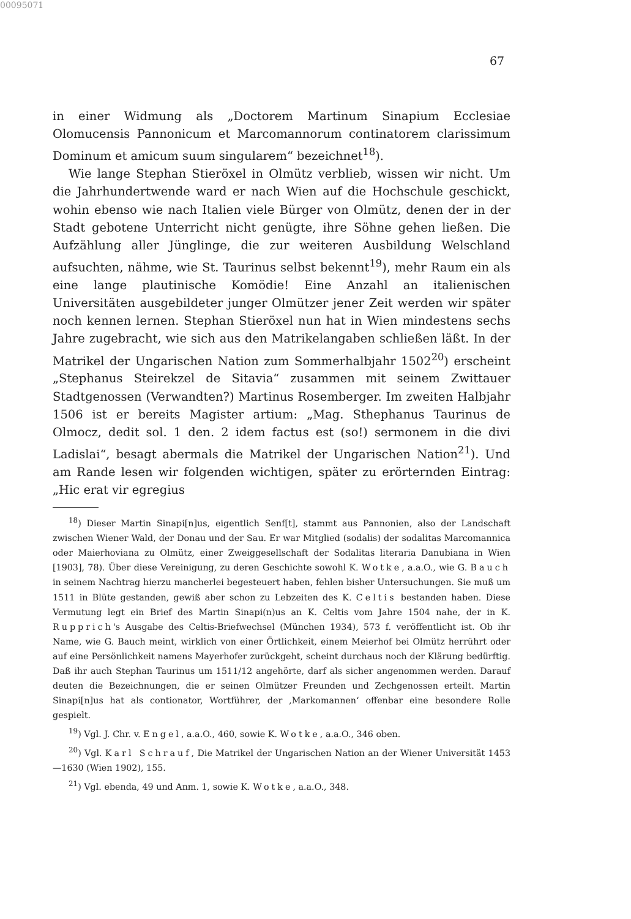00095071
67
in einer Widmung als „Doctorem Martinum Sinapium Ecclesiae Olomucensis Pannonicum et Marcomannorum continatorem clarissimum Dominum et amicum suum singularem“ bezeichnet<sup>18</sup>).
Wie lange Stephan Stieröxel in Olmütz verblieb, wissen wir nicht. Um die Jahrhundertwende ward er nach Wien auf die Hochschule geschickt, wohin ebenso wie nach Italien viele Bürger von Olmütz, denen der in der Stadt gebotene Unterricht nicht genügte, ihre Söhne gehen ließen. Die Aufzählung aller Jünglinge, die zur weiteren Ausbildung Welschland aufsuchten, nähme, wie St. Taurinus selbst bekennt<sup>19</sup>), mehr Raum ein als eine lange plautinische Komödie! Eine Anzahl an italienischen Universitäten ausgebildeter junger Olmützer jener Zeit werden wir später noch kennen lernen. Stephan Stieröxel nun hat in Wien mindestens sechs Jahre zugebracht, wie sich aus den Matrikelangaben schließen läßt. In der Matrikel der Ungarischen Nation zum Sommerhalbjahr 1502<sup>20</sup>) erscheint „Stephanus Steirekzel de Sitavia“ zusammen mit seinem Zwittauer Stadtgenossen (Verwandten?) Martinus Rosemberger. Im zweiten Halbjahr 1506 ist er bereits Magister artium: „Mag. Sthephanus Taurinus de Olmocz, dedit sol. 1 den. 2 idem factus est (so!) sermonem in die divi Ladislai“, besagt abermals die Matrikel der Ungarischen Nation<sup>21</sup>). Und am Rande lesen wir folgenden wichtigen, später zu erörternden Eintrag: „Hic erat vir egregius
<sup>18</sup>) Dieser Martin Sinapi[n]us, eigentlich Senf[t], stammt aus Pannonien, also der Landschaft zwischen Wiener Wald, der Donau und der Sau. Er war Mitglied (sodalis) der sodalitas Marcomannica oder Maierhoviana zu Olmütz, einer Zweiggesellschaft der Sodalitas literaria Danubiana in Wien [1903], 78). Über diese Vereinigung, zu deren Geschichte sowohl K. Wotke, a.a.O., wie G. Bauch in seinem Nachtrag hierzu mancherlei begesteuert haben, fehlen bisher Untersuchungen. Sie muß um 1511 in Blüte gestanden, gewiß aber schon zu Lebzeiten des K. Celtis bestanden haben. Diese Vermutung legt ein Brief des Martin Sinapi(n)us an K. Celtis vom Jahre 1504 nahe, der in K. Rupprich's Ausgabe des Celtis-Briefwechsel (München 1934), 573 f. veröffentlicht ist. Ob ihr Name, wie G. Bauch meint, wirklich von einer Örtlichkeit, einem Meierhof bei Olmütz herrührt oder auf eine Persönlichkeit namens Mayerhofer zurückgeht, scheint durchaus noch der Klärung bedürftig. Daß ihr auch Stephan Taurinus um 1511/12 angehörte, darf als sicher angenommen werden. Darauf deuten die Bezeichnungen, die er seinen Olmützer Freunden und Zechgenossen erteilt. Martin Sinapi[n]us hat als contionator, Wortführer, der ‚Markomannen‘ offenbar eine besondere Rolle gespielt.
<sup>19</sup>) Vgl. J. Chr. v. Engel, a.a.O., 460, sowie K. Wotke, a.a.O., 346 oben.
<sup>20</sup>) Vgl. Karl Schrauf, Die Matrikel der Ungarischen Nation an der Wiener Universität 1453—1630 (Wien 1902), 155.
<sup>21</sup>) Vgl. ebenda, 49 und Anm. 1, sowie K. Wotke, a.a.O., 348.